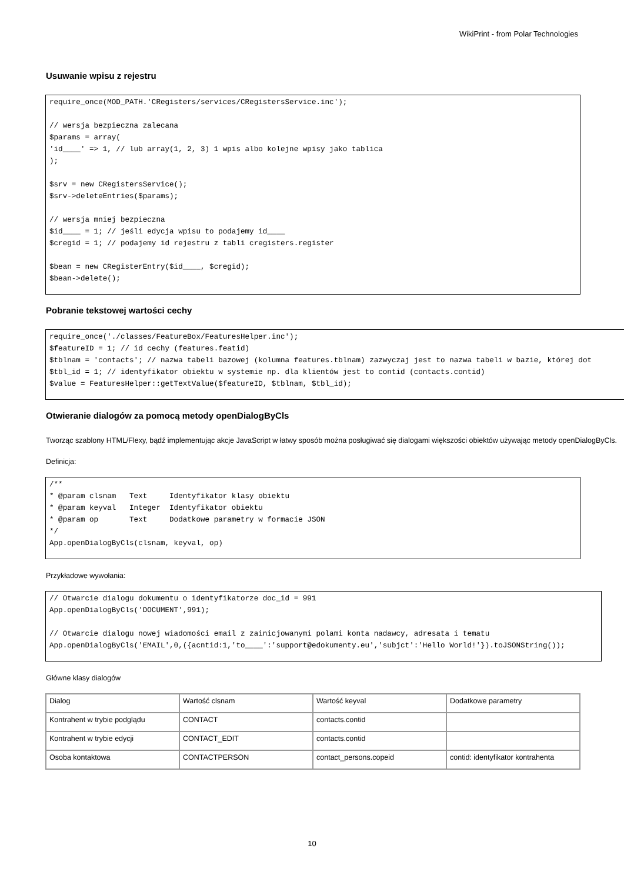WikiPrint - from Polar Technologies
Usuwanie wpisu z rejestru
require_once(MOD_PATH.'CRegisters/services/CRegistersService.inc');

// wersja bezpieczna zalecana
$params = array(
'id____' => 1, // lub array(1, 2, 3) 1 wpis albo kolejne wpisy jako tablica
);

$srv = new CRegistersService();
$srv->deleteEntries($params);

// wersja mniej bezpieczna
$id____ = 1; // jeśli edycja wpisu to podajemy id____
$cregid = 1; // podajemy id rejestru z tabli cregisters.register

$bean = new CRegisterEntry($id____, $cregid);
$bean->delete();
Pobranie tekstowej wartości cechy
require_once('./classes/FeatureBox/FeaturesHelper.inc');
$featureID = 1; // id cechy (features.featid)
$tblnam = 'contacts'; // nazwa tabeli bazowej (kolumna features.tblnam) zazwyczaj jest to nazwa tabeli w bazie, której dot
$tbl_id = 1; // identyfikator obiektu w systemie np. dla klientów jest to contid (contacts.contid)
$value = FeaturesHelper::getTextValue($featureID, $tblnam, $tbl_id);
Otwieranie dialogów za pomocą metody openDialogByCls
Tworząc szablony HTML/Flexy, bądź implementując akcje JavaScript w łatwy sposób można posługiwać się dialogami większości obiektów używając metody openDialogByCls.
Definicja:
/**
* @param clsnam   Text     Identyfikator klasy obiektu
* @param keyval   Integer  Identyfikator obiektu
* @param op       Text     Dodatkowe parametry w formacie JSON
*/
App.openDialogByCls(clsnam, keyval, op)
Przykładowe wywołania:
// Otwarcie dialogu dokumentu o identyfikatorze doc_id = 991
App.openDialogByCls('DOCUMENT',991);

// Otwarcie dialogu nowej wiadomości email z zainicjowanymi polami konta nadawcy, adresata i tematu
App.openDialogByCls('EMAIL',0,({acntid:1,'to____':'support@edokumenty.eu','subjct':'Hello World!'}).toJSONString());
Główne klasy dialogów
| Dialog | Wartość clsnam | Wartość keyval | Dodatkowe parametry |
| Kontrahent w trybie podglądu | CONTACT | contacts.contid | |
| Kontrahent w trybie edycji | CONTACT_EDIT | contacts.contid | |
| Osoba kontaktowa | CONTACTPERSON | contact_persons.copeid | contid: identyfikator kontrahenta |
10